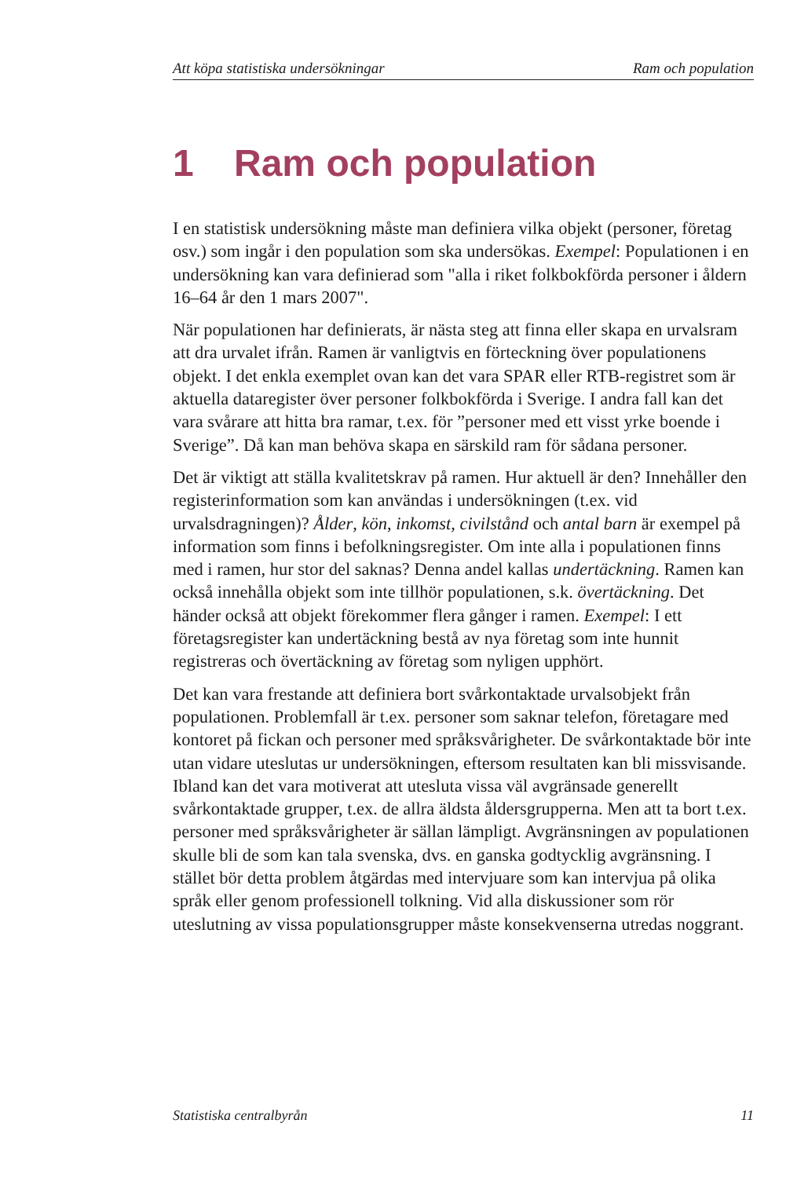Att köpa statistiska undersökningar Ram och population
1 Ram och population
I en statistisk undersökning måste man definiera vilka objekt (personer, företag osv.) som ingår i den population som ska undersökas. Exempel: Populationen i en undersökning kan vara definierad som "alla i riket folkbokförda personer i åldern 16–64 år den 1 mars 2007".
När populationen har definierats, är nästa steg att finna eller skapa en urvalsram att dra urvalet ifrån. Ramen är vanligtvis en förteckning över populationens objekt. I det enkla exemplet ovan kan det vara SPAR eller RTB-registret som är aktuella dataregister över personer folkbokförda i Sverige. I andra fall kan det vara svårare att hitta bra ramar, t.ex. för ”personer med ett visst yrke boende i Sverige”. Då kan man behöva skapa en särskild ram för sådana personer.
Det är viktigt att ställa kvalitetskrav på ramen. Hur aktuell är den? Innehåller den registerinformation som kan användas i undersökningen (t.ex. vid urvalsdragningen)? Ålder, kön, inkomst, civilstånd och antal barn är exempel på information som finns i befolkningsregister. Om inte alla i populationen finns med i ramen, hur stor del saknas? Denna andel kallas undertäckning. Ramen kan också innehålla objekt som inte tillhör populationen, s.k. övertäckning. Det händer också att objekt förekommer flera gånger i ramen. Exempel: I ett företagsregister kan undertäckning bestå av nya företag som inte hunnit registreras och övertäckning av företag som nyligen upphört.
Det kan vara frestande att definiera bort svårkontaktade urvalsobjekt från populationen. Problemfall är t.ex. personer som saknar telefon, företagare med kontoret på fickan och personer med språksvårigheter. De svårkontaktade bör inte utan vidare uteslutas ur undersökningen, eftersom resultaten kan bli missvisande. Ibland kan det vara motiverat att utesluta vissa väl avgränsade generellt svårkontaktade grupper, t.ex. de allra äldsta åldersgrupperna. Men att ta bort t.ex. personer med språksvårigheter är sällan lämpligt. Avgränsningen av populationen skulle bli de som kan tala svenska, dvs. en ganska godtycklig avgränsning. I stället bör detta problem åtgärdas med intervjuare som kan intervjua på olika språk eller genom professionell tolkning. Vid alla diskussioner som rör uteslutning av vissa populationsgrupper måste konsekvenserna utredas noggrant.
Statistiska centralbyrån 11